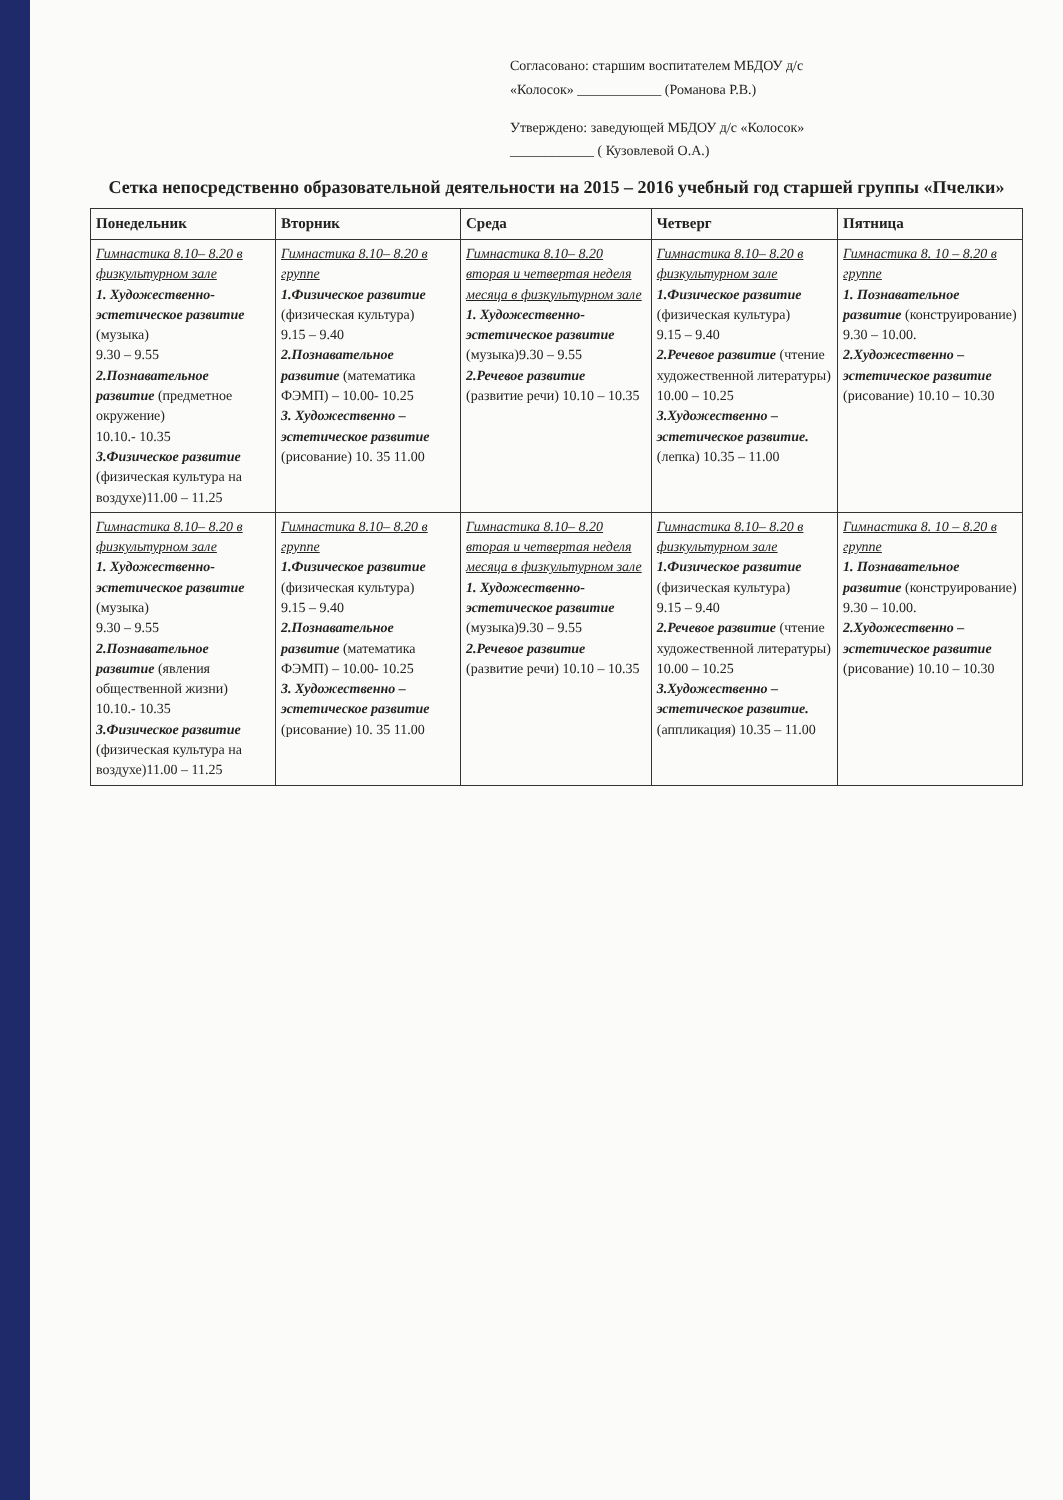Согласовано: старшим воспитателем МБДОУ д/с
«Колосок» ____________ (Романова Р.В.)
Утверждено: заведующей МБДОУ д/с «Колосок»
____________ ( Кузовлевой О.А.)
Сетка непосредственно образовательной деятельности на 2015 – 2016 учебный год старшей группы «Пчелки»
| Понедельник | Вторник | Среда | Четверг | Пятница |
| --- | --- | --- | --- | --- |
| Гимнастика 8.10– 8.20 в физкультурном зале 1. Художественно-эстетическое развитие (музыка) 9.30 – 9.55 2.Познавательное развитие (предметное окружение) 10.10.- 10.35 3.Физическое развитие (физическая культура на воздухе)11.00 – 11.25 | Гимнастика 8.10– 8.20 в группе 1.Физическое развитие (физическая культура) 9.15 – 9.40 2.Познавательное развитие (математика ФЭМП) – 10.00- 10.25 3. Художественно – эстетическое развитие (рисование) 10. 35 11.00 | Гимнастика 8.10– 8.20 вторая и четвертая неделя месяца в физкультурном зале 1. Художественно-эстетическое развитие (музыка)9.30 – 9.55 2.Речевое развитие (развитие речи) 10.10 – 10.35 | Гимнастика 8.10– 8.20 в физкультурном зале 1.Физическое развитие (физическая культура) 9.15 – 9.40 2.Речевое развитие (чтение художественной литературы) 10.00 – 10.25 3.Художественно – эстетическое развитие. (лепка) 10.35 – 11.00 | Гимнастика 8. 10 – 8.20 в группе 1. Познавательное развитие (конструирование) 9.30 – 10.00. 2.Художественно – эстетическое развитие (рисование) 10.10 – 10.30 |
| Гимнастика 8.10– 8.20 в физкультурном зале 1. Художественно-эстетическое развитие (музыка) 9.30 – 9.55 2.Познавательное развитие (явления общественной жизни) 10.10.- 10.35 3.Физическое развитие (физическая культура на воздухе)11.00 – 11.25 | Гимнастика 8.10– 8.20 в группе 1.Физическое развитие (физическая культура) 9.15 – 9.40 2.Познавательное развитие (математика ФЭМП) – 10.00- 10.25 3. Художественно – эстетическое развитие (рисование) 10. 35 11.00 | Гимнастика 8.10– 8.20 вторая и четвертая неделя месяца в физкультурном зале 1. Художественно-эстетическое развитие (музыка)9.30 – 9.55 2.Речевое развитие (развитие речи) 10.10 – 10.35 | Гимнастика 8.10– 8.20 в физкультурном зале 1.Физическое развитие (физическая культура) 9.15 – 9.40 2.Речевое развитие (чтение художественной литературы) 10.00 – 10.25 3.Художественно – эстетическое развитие. (аппликация) 10.35 – 11.00 | Гимнастика 8. 10 – 8.20 в группе 1. Познавательное развитие (конструирование) 9.30 – 10.00. 2.Художественно – эстетическое развитие (рисование) 10.10 – 10.30 |